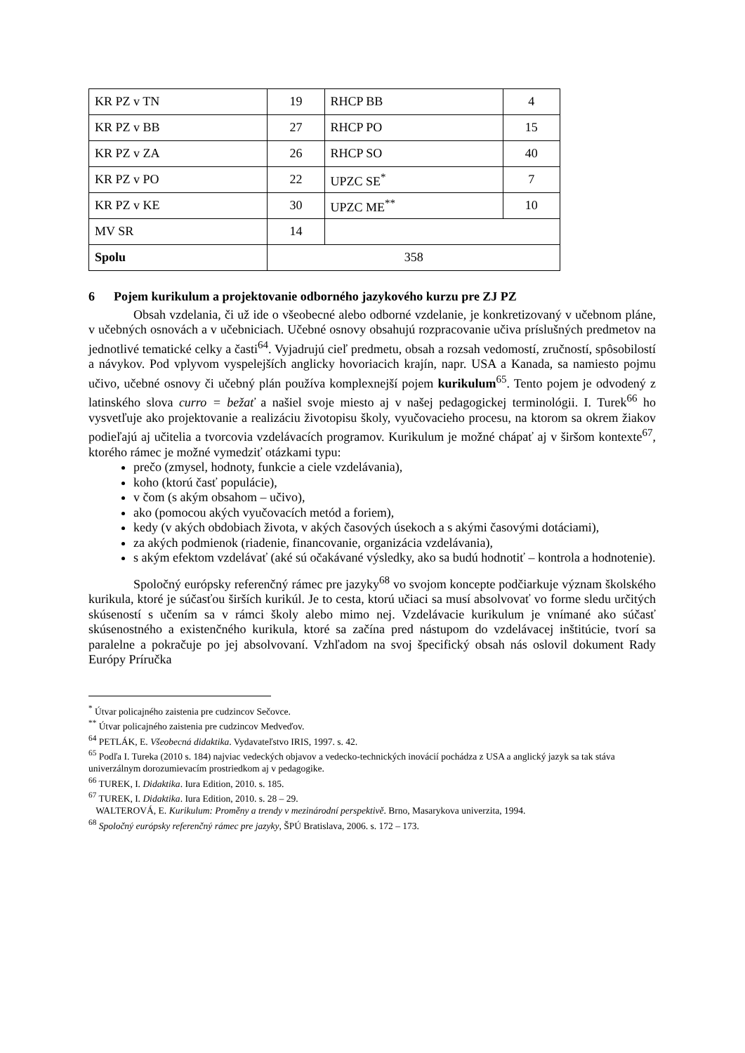| KR PZ v TN | 19 | RHCP BB | 4 |
| KR PZ v BB | 27 | RHCP PO | 15 |
| KR PZ v ZA | 26 | RHCP SO | 40 |
| KR PZ v PO | 22 | UPZC SE<sup>*</sup> | 7 |
| KR PZ v KE | 30 | UPZC ME<sup>**</sup> | 10 |
| MV SR | 14 | | |
| Spolu | 358 | | |
6 Pojem kurikulum a projektovanie odborného jazykového kurzu pre ZJ PZ
Obsah vzdelania, či už ide o všeobecné alebo odborné vzdelanie, je konkretizovaný v učebnom pláne, v učebných osnovách a v učebniciach. Učebné osnovy obsahujú rozpracovanie učiva príslušných predmetov na jednotlivé tematické celky a časti<sup>64</sup>. Vyjadrujú cieľ predmetu, obsah a rozsah vedomostí, zručností, spôsobilostí a návykov. Pod vplyvom vyspelejších anglicky hovoriacich krajín, napr. USA a Kanada, sa namiesto pojmu učivo, učebné osnovy či učebný plán používa komplexnejší pojem kurikulum<sup>65</sup>. Tento pojem je odvodený z latinského slova curro = bežať a našiel svoje miesto aj v našej pedagogickej terminológii. I. Turek<sup>66</sup> ho vysvetľuje ako projektovanie a realizáciu životopisu školy, vyučovacieho procesu, na ktorom sa okrem žiakov podieľajú aj učitelia a tvorcovia vzdelávacích programov. Kurikulum je možné chápať aj v širšom kontexte<sup>67</sup>, ktorého rámec je možné vymedziť otázkami typu:
prečo (zmysel, hodnoty, funkcie a ciele vzdelávania),
koho (ktorú časť populácie),
v čom (s akým obsahom – učivo),
ako (pomocou akých vyučovacích metód a foriem),
kedy (v akých obdobiach života, v akých časových úsekoch a s akými časovými dotáciami),
za akých podmienok (riadenie, financovanie, organizácia vzdelávania),
s akým efektom vzdelávať (aké sú očakávané výsledky, ako sa budú hodnotiť – kontrola a hodnotenie).
Spoločný európsky referenčný rámec pre jazyky<sup>68</sup> vo svojom koncepte podčiarkuje význam školského kurikula, ktoré je súčasťou širších kurikúl. Je to cesta, ktorú učiaci sa musí absolvovať vo forme sledu určitých skúseností s učením sa v rámci školy alebo mimo nej. Vzdelávacie kurikulum je vnímané ako súčasť skúsenostného a existenčného kurikula, ktoré sa začína pred nástupom do vzdelávacej inštitúcie, tvorí sa paralelne a pokračuje po jej absolvovaní. Vzhľadom na svoj špecifický obsah nás oslovil dokument Rady Európy Príručka
<sup>*</sup> Útvar policajného zaistenia pre cudzincov Sečovce.
<sup>**</sup> Útvar policajného zaistenia pre cudzincov Medveďov.
<sup>64</sup> PETLÁK, E. Všeobecná didaktika. Vydavateľstvo IRIS, 1997. s. 42.
<sup>65</sup> Podľa I. Tureka (2010 s. 184) najviac vedeckých objavov a vedecko-technických inovácií pochádza z USA a anglický jazyk sa tak stáva univerzálnym dorozumievacím prostriedkom aj v pedagogike.
<sup>66</sup> TUREK, I. Didaktika. Iura Edition, 2010. s. 185.
<sup>67</sup> TUREK, I. Didaktika. Iura Edition, 2010. s. 28 – 29.
WALTEROVÁ, E. Kurikulum: Proměny a trendy v mezinárodní perspektivě. Brno, Masarykova univerzita, 1994.
<sup>68</sup> Spoločný európsky referenčný rámec pre jazyky, ŠPÚ Bratislava, 2006. s. 172 – 173.